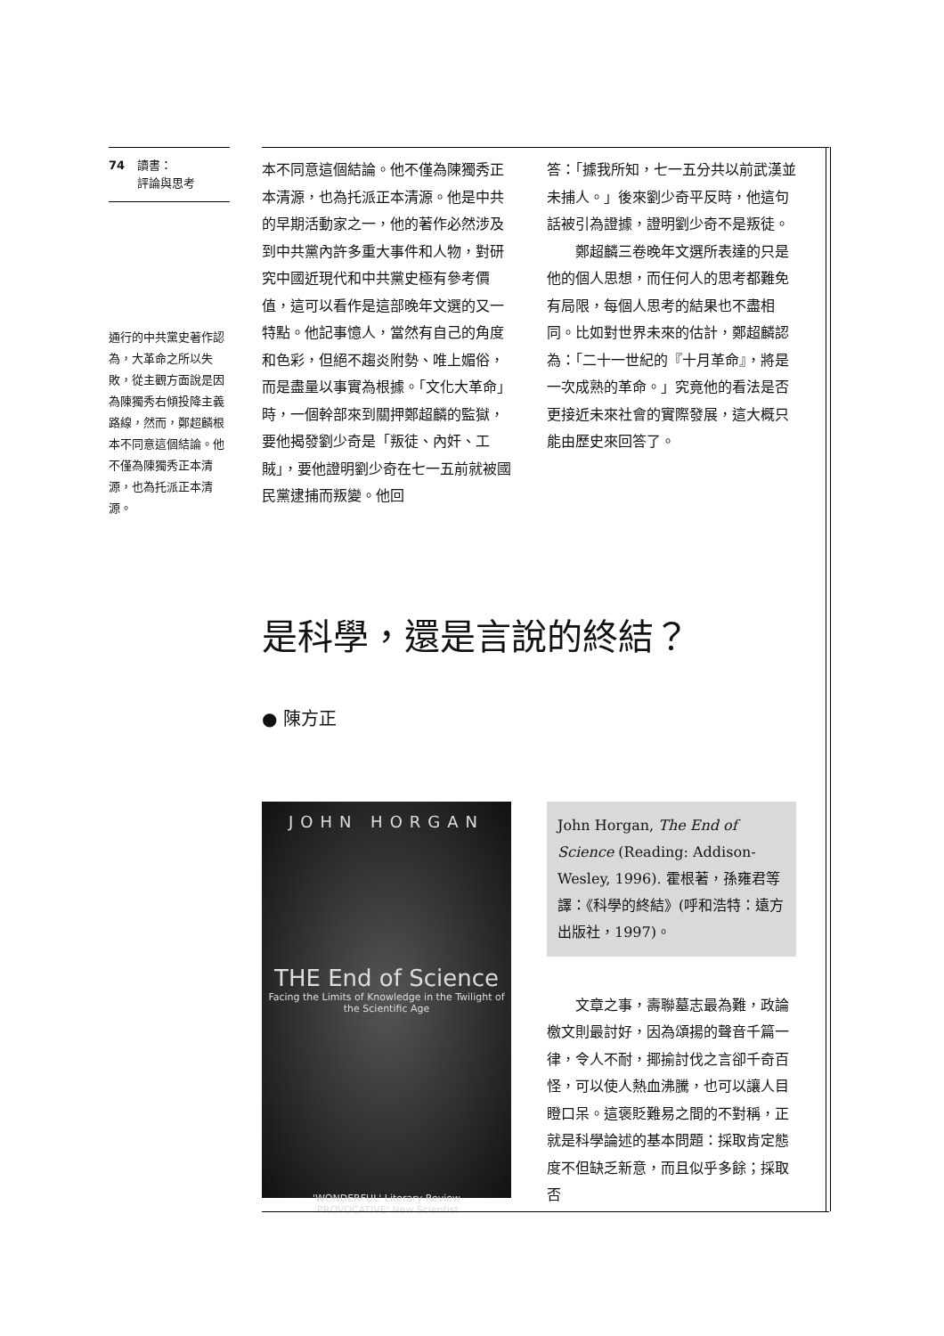74 讀書：
評論與思考
通行的中共黨史著作認為，大革命之所以失敗，從主觀方面說是因為陳獨秀右傾投降主義路線，然而，鄭超麟根本不同意這個結論。他不僅為陳獨秀正本清源，也為托派正本清源。
本不同意這個結論。他不僅為陳獨秀正本清源，也為托派正本清源。他是中共的早期活動家之一，他的著作必然涉及到中共黨內許多重大事件和人物，對研究中國近現代和中共黨史極有參考價值，這可以看作是這部晚年文選的又一特點。他記事憶人，當然有自己的角度和色彩，但絕不趨炎附勢、唯上媚俗，而是盡量以事實為根據。「文化大革命」時，一個幹部來到關押鄭超麟的監獄，要他揭發劉少奇是「叛徒、內奸、工賊」，要他證明劉少奇在七一五前就被國民黨逮捕而叛變。他回
答：「據我所知，七一五分共以前武漢並未捕人。」後來劉少奇平反時，他這句話被引為證據，證明劉少奇不是叛徒。
　　鄭超麟三卷晚年文選所表達的只是他的個人思想，而任何人的思考都難免有局限，每個人思考的結果也不盡相同。比如對世界未來的估計，鄭超麟認為：「二十一世紀的『十月革命』，將是一次成熟的革命。」究竟他的看法是否更接近未來社會的實際發展，這大概只能由歷史來回答了。
是科學，還是言說的終結？
● 陳方正
JOHN HORGAN
THE End of Science
Facing the Limits of Knowledge in the Twilight of the Scientific Age
'WONDERFUL' Literary Review
'PROVOCATIVE' New Scientist
John Horgan, The End of Science (Reading: Addison-Wesley, 1996). 霍根著，孫雍君等譯：《科學的終結》(呼和浩特：遠方出版社，1997)。
　　文章之事，壽聯墓志最為難，政論檄文則最討好，因為頌揚的聲音千篇一律，令人不耐，揶揄討伐之言卻千奇百怪，可以使人熱血沸騰，也可以讓人目瞪口呆。這褒貶難易之間的不對稱，正就是科學論述的基本問題：採取肯定態度不但缺乏新意，而且似乎多餘；採取否